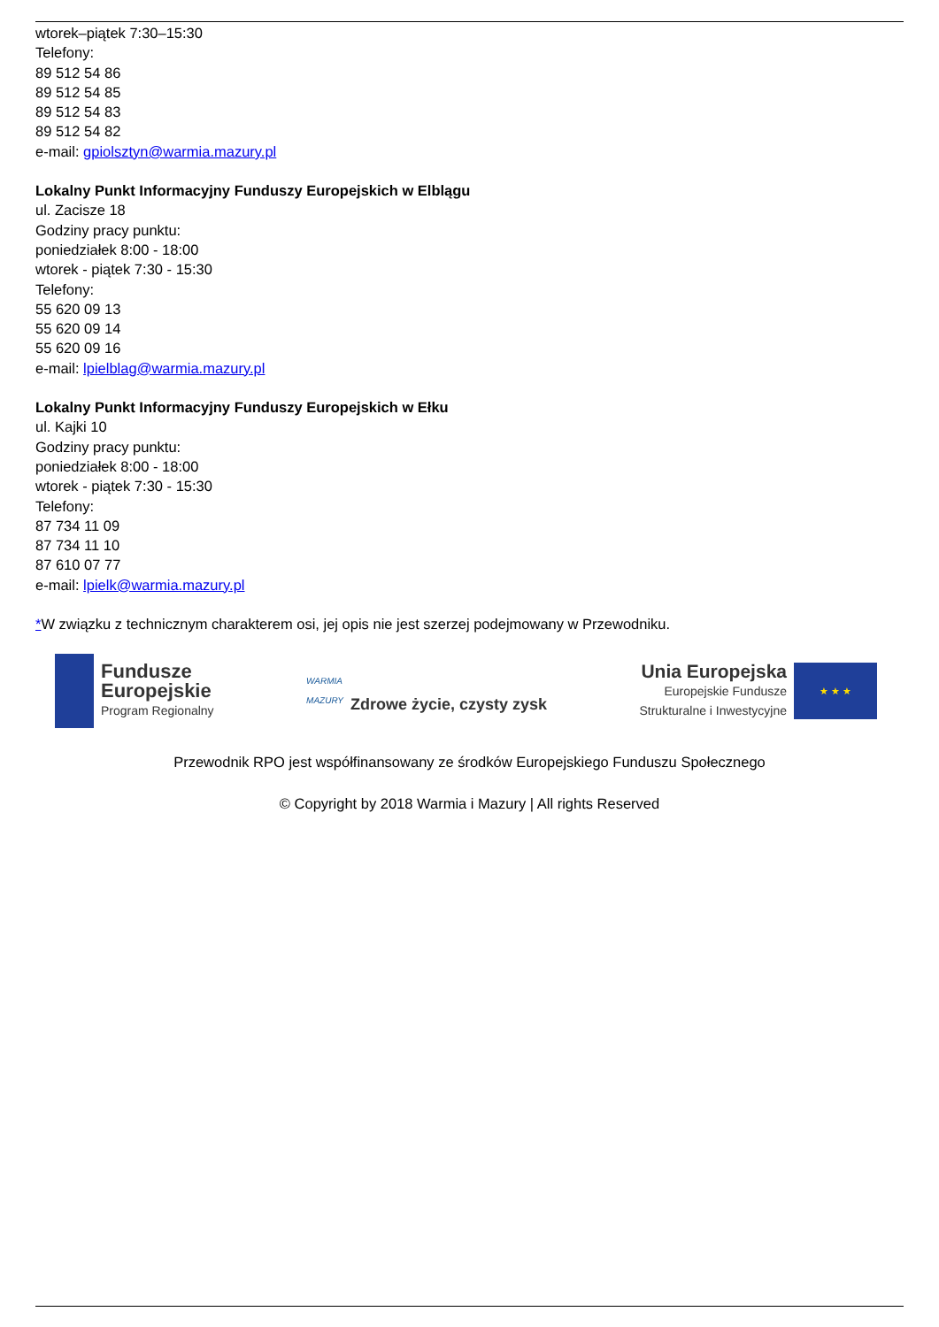wtorek–piątek 7:30–15:30
Telefony:
89 512 54 86
89 512 54 85
89 512 54 83
89 512 54 82
e-mail: gpiolsztyn@warmia.mazury.pl
Lokalny Punkt Informacyjny Funduszy Europejskich w Elblągu
ul. Zacisze 18
Godziny pracy punktu:
poniedziałek 8:00 - 18:00
wtorek - piątek 7:30 - 15:30
Telefony:
55 620 09 13
55 620 09 14
55 620 09 16
e-mail: lpielblag@warmia.mazury.pl
Lokalny Punkt Informacyjny Funduszy Europejskich w Ełku
ul. Kajki 10
Godziny pracy punktu:
poniedziałek 8:00 - 18:00
wtorek - piątek 7:30 - 15:30
Telefony:
87 734 11 09
87 734 11 10
87 610 07 77
e-mail: lpielk@warmia.mazury.pl
*W związku z technicznym charakterem osi, jej opis nie jest szerzej podejmowany w Przewodniku.
Fundusze
Europejskie
Program Regionalny
WARMIA
MAZURY
Zdrowe życie, czysty zysk
Unia Europejska
Europejskie Fundusze
Strukturalne i Inwestycyjne
★ ★ ★
Przewodnik RPO jest współfinansowany ze środków Europejskiego Funduszu Społecznego
© Copyright by 2018 Warmia i Mazury | All rights Reserved